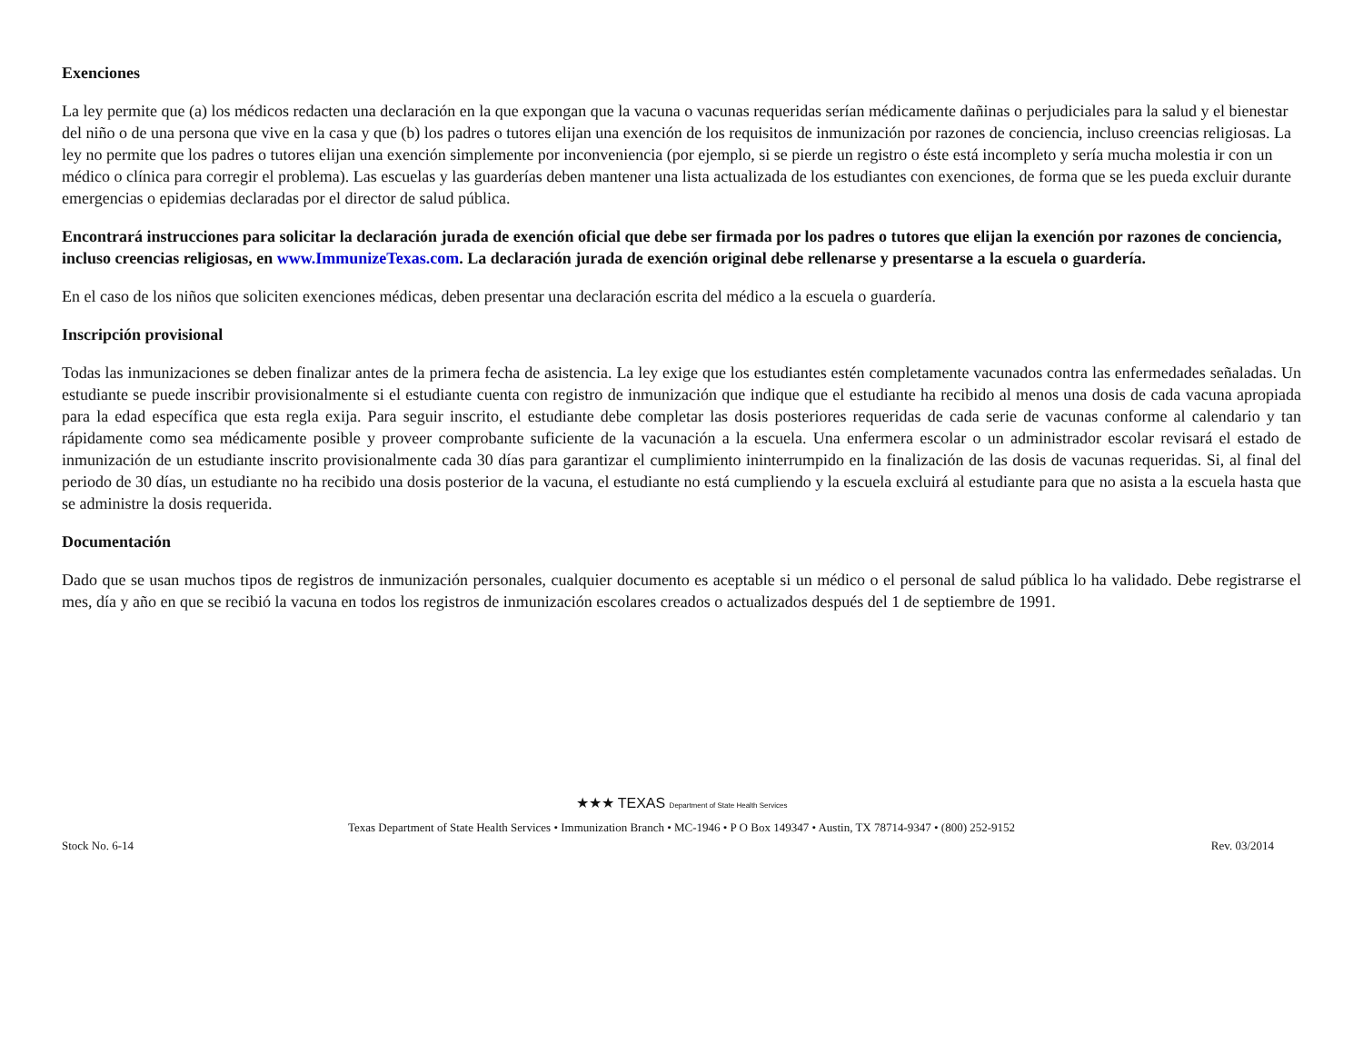Exenciones
La ley permite que (a) los médicos redacten una declaración en la que expongan que la vacuna o vacunas requeridas serían médicamente dañinas o perjudiciales para la salud y el bienestar del niño o de una persona que vive en la casa y que (b) los padres o tutores elijan una exención de los requisitos de inmunización por razones de conciencia, incluso creencias religiosas. La ley no permite que los padres o tutores elijan una exención simplemente por inconveniencia (por ejemplo, si se pierde un registro o éste está incompleto y sería mucha molestia ir con un médico o clínica para corregir el problema). Las escuelas y las guarderías deben mantener una lista actualizada de los estudiantes con exenciones, de forma que se les pueda excluir durante emergencias o epidemias declaradas por el director de salud pública.
Encontrará instrucciones para solicitar la declaración jurada de exención oficial que debe ser firmada por los padres o tutores que elijan la exención por razones de conciencia, incluso creencias religiosas, en www.ImmunizeTexas.com. La declaración jurada de exención original debe rellenarse y presentarse a la escuela o guardería.
En el caso de los niños que soliciten exenciones médicas, deben presentar una declaración escrita del médico a la escuela o guardería.
Inscripción provisional
Todas las inmunizaciones se deben finalizar antes de la primera fecha de asistencia. La ley exige que los estudiantes estén completamente vacunados contra las enfermedades señaladas. Un estudiante se puede inscribir provisionalmente si el estudiante cuenta con registro de inmunización que indique que el estudiante ha recibido al menos una dosis de cada vacuna apropiada para la edad específica que esta regla exija. Para seguir inscrito, el estudiante debe completar las dosis posteriores requeridas de cada serie de vacunas conforme al calendario y tan rápidamente como sea médicamente posible y proveer comprobante suficiente de la vacunación a la escuela. Una enfermera escolar o un administrador escolar revisará el estado de inmunización de un estudiante inscrito provisionalmente cada 30 días para garantizar el cumplimiento ininterrumpido en la finalización de las dosis de vacunas requeridas. Si, al final del periodo de 30 días, un estudiante no ha recibido una dosis posterior de la vacuna, el estudiante no está cumpliendo y la escuela excluirá al estudiante para que no asista a la escuela hasta que se administre la dosis requerida.
Documentación
Dado que se usan muchos tipos de registros de inmunización personales, cualquier documento es aceptable si un médico o el personal de salud pública lo ha validado. Debe registrarse el mes, día y año en que se recibió la vacuna en todos los registros de inmunización escolares creados o actualizados después del 1 de septiembre de 1991.
★★★ TEXAS Department of State Health Services
Texas Department of State Health Services • Immunization Branch • MC-1946 • P O Box 149347 • Austin, TX 78714-9347 • (800) 252-9152
Stock No. 6-14 Rev. 03/2014